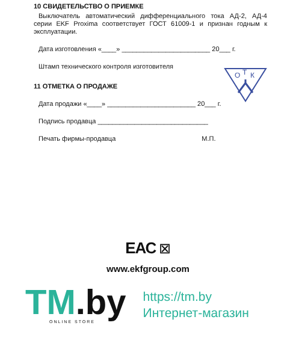10 СВИДЕТЕЛЬСТВО О ПРИЕМКЕ
Выключатель автоматический дифференциального тока АД-2, АД-4 серии EKF Proxima соответствует ГОСТ 61009-1 и признан годным к эксплуатации.
Дата изготовления «____» ________________________ 20___ г.
Штамп технического контроля изготовителя
11 ОТМЕТКА О ПРОДАЖЕ
Дата продажи «____» ________________________ 20___ г.
Подпись продавца ______________________________
Печать фирмы-продавца М.П.
О
Т
К
ЕАС ⊠
www.ekfgroup.com
TM.by
ONLINE STORE
https://tm.by
Интернет-магазин